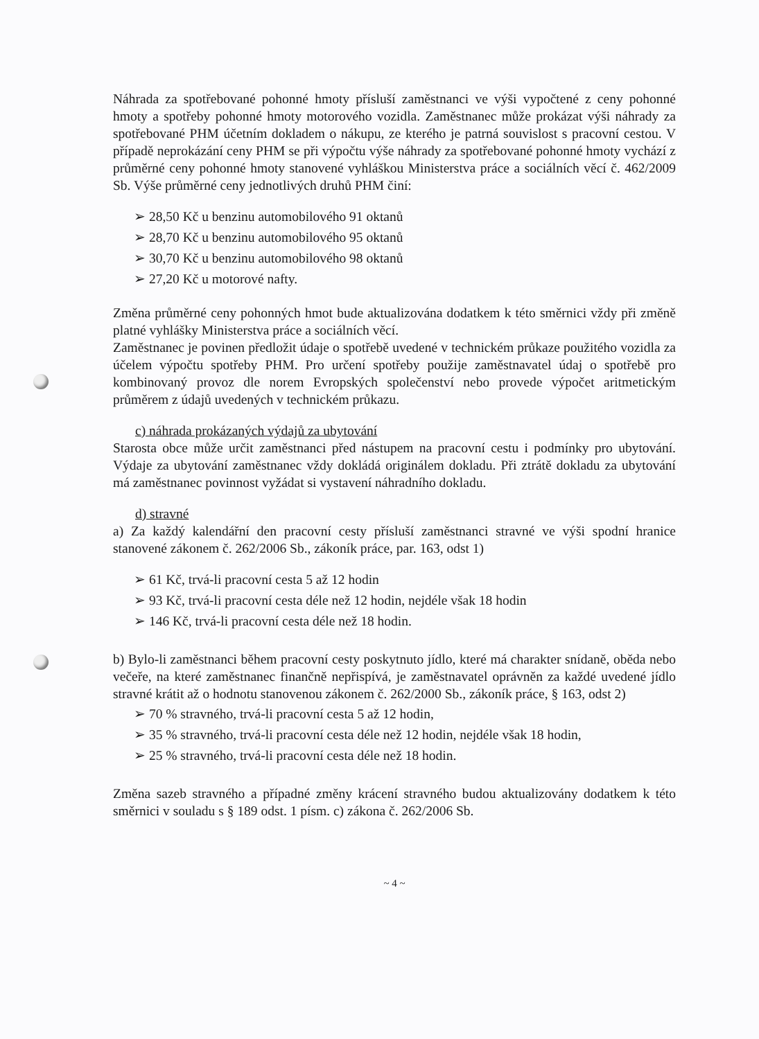Náhrada za spotřebované pohonné hmoty přísluší zaměstnanci ve výši vypočtené z ceny pohonné hmoty a spotřeby pohonné hmoty motorového vozidla. Zaměstnanec může prokázat výši náhrady za spotřebované PHM účetním dokladem o nákupu, ze kterého je patrná souvislost s pracovní cestou. V případě neprokázání ceny PHM se při výpočtu výše náhrady za spotřebované pohonné hmoty vychází z průměrné ceny pohonné hmoty stanovené vyhláškou Ministerstva práce a sociálních věcí č. 462/2009 Sb. Výše průměrné ceny jednotlivých druhů PHM činí:
➢ 28,50 Kč u benzinu automobilového 91 oktanů
➢ 28,70 Kč u benzinu automobilového 95 oktanů
➢ 30,70 Kč u benzinu automobilového 98 oktanů
➢ 27,20 Kč u motorové nafty.
Změna průměrné ceny pohonných hmot bude aktualizována dodatkem k této směrnici vždy při změně platné vyhlášky Ministerstva práce a sociálních věcí.
Zaměstnanec je povinen předložit údaje o spotřebě uvedené v technickém průkaze použitého vozidla za účelem výpočtu spotřeby PHM. Pro určení spotřeby použije zaměstnavatel údaj o spotřebě pro kombinovaný provoz dle norem Evropských společenství nebo provede výpočet aritmetickým průměrem z údajů uvedených v technickém průkazu.
c) náhrada prokázaných výdajů za ubytování
Starosta obce může určit zaměstnanci před nástupem na pracovní cestu i podmínky pro ubytování. Výdaje za ubytování zaměstnanec vždy dokládá originálem dokladu. Při ztrátě dokladu za ubytování má zaměstnanec povinnost vyžádat si vystavení náhradního dokladu.
d) stravné
a) Za každý kalendářní den pracovní cesty přísluší zaměstnanci stravné ve výši spodní hranice stanovené zákonem č. 262/2006 Sb., zákoník práce, par. 163, odst 1)
➢ 61 Kč, trvá-li pracovní cesta 5 až 12 hodin
➢ 93 Kč, trvá-li pracovní cesta déle než 12 hodin, nejdéle však 18 hodin
➢ 146 Kč, trvá-li pracovní cesta déle než 18 hodin.
b) Bylo-li zaměstnanci během pracovní cesty poskytnuto jídlo, které má charakter snídaně, oběda nebo večeře, na které zaměstnanec finančně nepřispívá, je zaměstnavatel oprávněn za každé uvedené jídlo stravné krátit až o hodnotu stanovenou zákonem č. 262/2000 Sb., zákoník práce, § 163, odst 2)
➢ 70 % stravného, trvá-li pracovní cesta 5 až 12 hodin,
➢ 35 % stravného, trvá-li pracovní cesta déle než 12 hodin, nejdéle však 18 hodin,
➢ 25 % stravného, trvá-li pracovní cesta déle než 18 hodin.
Změna sazeb stravného a případné změny krácení stravného budou aktualizovány dodatkem k této směrnici v souladu s § 189 odst. 1 písm. c) zákona č. 262/2006 Sb.
~ 4 ~